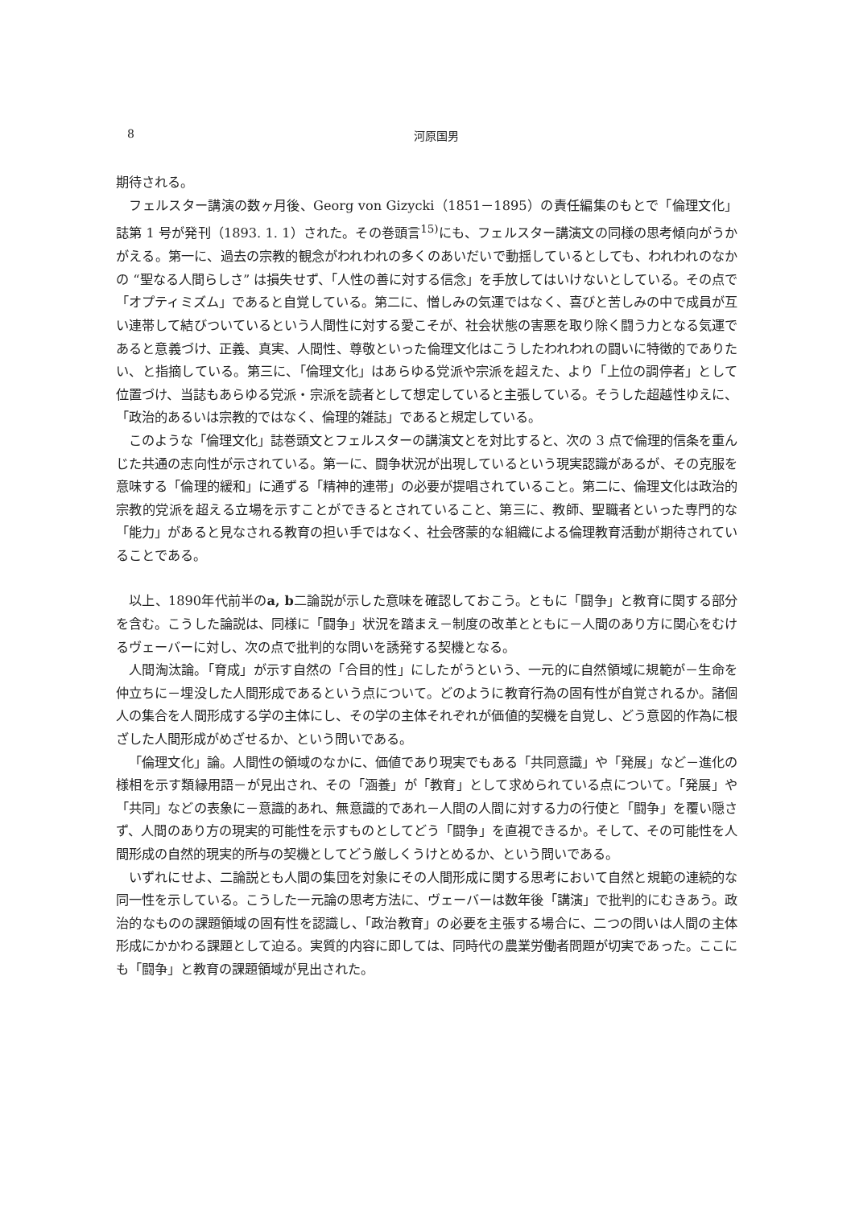8
河原国男
期待される。
フェルスター講演の数ヶ月後、Georg von Gizycki（1851－1895）の責任編集のもとで「倫理文化」誌第 1 号が発刊（1893. 1. 1）された。その巻頭言<sup>15)</sup>にも、フェルスター講演文の同様の思考傾向がうかがえる。第一に、過去の宗教的観念がわれわれの多くのあいだいで動揺しているとしても、われわれのなかの “聖なる人間らしさ” は損失せず、「人性の善に対する信念」を手放してはいけないとしている。その点で「オプティミズム」であると自覚している。第二に、憎しみの気運ではなく、喜びと苦しみの中で成員が互い連帯して結びついているという人間性に対する愛こそが、社会状態の害悪を取り除く闘う力となる気運であると意義づけ、正義、真実、人間性、尊敬といった倫理文化はこうしたわれわれの闘いに特徴的でありたい、と指摘している。第三に、「倫理文化」はあらゆる党派や宗派を超えた、より「上位の調停者」として位置づけ、当誌もあらゆる党派・宗派を読者として想定していると主張している。そうした超越性ゆえに、「政治的あるいは宗教的ではなく、倫理的雑誌」であると規定している。
このような「倫理文化」誌巻頭文とフェルスターの講演文とを対比すると、次の 3 点で倫理的信条を重んじた共通の志向性が示されている。第一に、闘争状況が出現しているという現実認識があるが、その克服を意味する「倫理的緩和」に通ずる「精神的連帯」の必要が提唱されていること。第二に、倫理文化は政治的宗教的党派を超える立場を示すことができるとされていること、第三に、教師、聖職者といった専門的な「能力」があると見なされる教育の担い手ではなく、社会啓蒙的な組織による倫理教育活動が期待されていることである。
以上、1890年代前半のa, b二論説が示した意味を確認しておこう。ともに「闘争」と教育に関する部分を含む。こうした論説は、同様に「闘争」状況を踏まえ－制度の改革とともに－人間のあり方に関心をむけるヴェーバーに対し、次の点で批判的な問いを誘発する契機となる。
人間淘汰論。「育成」が示す自然の「合目的性」にしたがうという、一元的に自然領域に規範が－生命を仲立ちに－埋没した人間形成であるという点について。どのように教育行為の固有性が自覚されるか。諸個人の集合を人間形成する学の主体にし、その学の主体それぞれが価値的契機を自覚し、どう意図的作為に根ざした人間形成がめざせるか、という問いである。
「倫理文化」論。人間性の領域のなかに、価値であり現実でもある「共同意識」や「発展」など－進化の様相を示す類縁用語－が見出され、その「涵養」が「教育」として求められている点について。「発展」や「共同」などの表象に－意識的あれ、無意識的であれ－人間の人間に対する力の行使と「闘争」を覆い隠さず、人間のあり方の現実的可能性を示すものとしてどう「闘争」を直視できるか。そして、その可能性を人間形成の自然的現実的所与の契機としてどう厳しくうけとめるか、という問いである。
いずれにせよ、二論説とも人間の集団を対象にその人間形成に関する思考において自然と規範の連続的な同一性を示している。こうした一元論の思考方法に、ヴェーバーは数年後「講演」で批判的にむきあう。政治的なものの課題領域の固有性を認識し、「政治教育」の必要を主張する場合に、二つの問いは人間の主体形成にかかわる課題として迫る。実質的内容に即しては、同時代の農業労働者問題が切実であった。ここにも「闘争」と教育の課題領域が見出された。